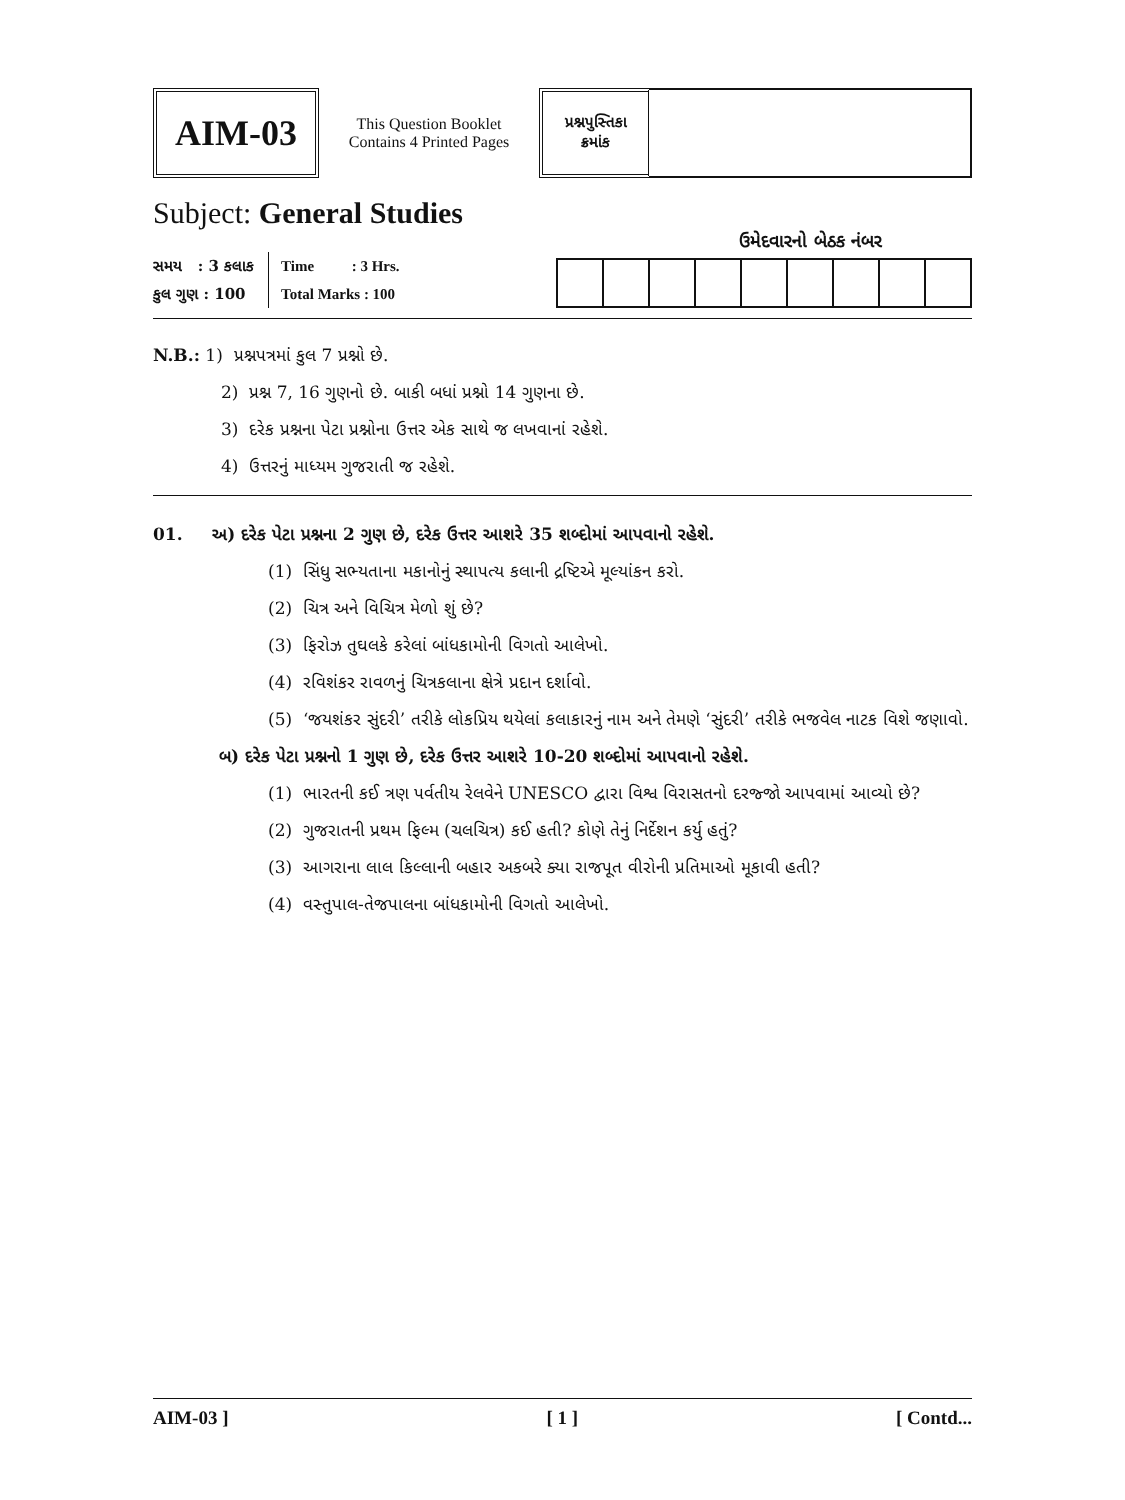AIM-03
This Question Booklet
Contains 4 Printed Pages
પ્રશ્નપુસ્તિકા
ક્રમાંક
Subject: General Studies
સમય : 3 કલાક
કુલ ગુણ : 100
Time : 3 Hrs.
Total Marks : 100
ઉમેદવારનો બેઠક નંબર
N.B.: 1) પ્રશ્નપત્રમાં કુલ 7 પ્રશ્નો છે.
2) પ્રશ્ન 7, 16 ગુણનો છે. બાકી બધાં પ્રશ્નો 14 ગુણના છે.
3) દરેક પ્રશ્નના પેટા પ્રશ્નોના ઉત્તર એક સાથે જ લખવાનાં રહેશે.
4) ઉત્તરનું માધ્યમ ગુજરાતી જ રહેશે.
01. અ) દરેક પેટા પ્રશ્નના 2 ગુણ છે, દરેક ઉત્તર આશરે 35 શબ્દોમાં આપવાનો રહેશે.
(1) સિંધુ સભ્યતાના મકાનોનું સ્થાપત્ય કલાની દ્રષ્ટિએ મૂલ્યાંકન કરો.
(2) ચિત્ર અને વિચિત્ર મેળો શું છે?
(3) ફિરોઝ તુઘલકે કરેલાં બાંધકામોની વિગતો આલેખો.
(4) રવિશંકર રાવળનું ચિત્રકલાના ક્ષેત્રે પ્રદાન દર્શાવો.
(5) ‘જયશંકર સુંદરી’ તરીકે લોકપ્રિય થયેલાં કલાકારનું નામ અને તેમણે ‘સુંદરી’ તરીકે ભજવેલ નાટક વિશે જણાવો.
બ) દરેક પેટા પ્રશ્નનો 1 ગુણ છે, દરેક ઉત્તર આશરે 10-20 શબ્દોમાં આપવાનો રહેશે.
(1) ભારતની કઈ ત્રણ પર્વતીય રેલવેને UNESCO દ્વારા વિશ્વ વિરાસતનો દરજ્જો આપવામાં આવ્યો છે?
(2) ગુજરાતની પ્રથમ ફિલ્મ (ચલચિત્ર) કઈ હતી? કોણે તેનું નિર્દેશન કર્યુ હતું?
(3) આગરાના લાલ કિલ્લાની બહાર અકબરે ક્યા રાજપૂત વીરોની પ્રતિમાઓ મૂકાવી હતી?
(4) વસ્તુપાલ-તેજપાલના બાંધકામોની વિગતો આલેખો.
AIM-03 ] [ 1 ] [ Contd...